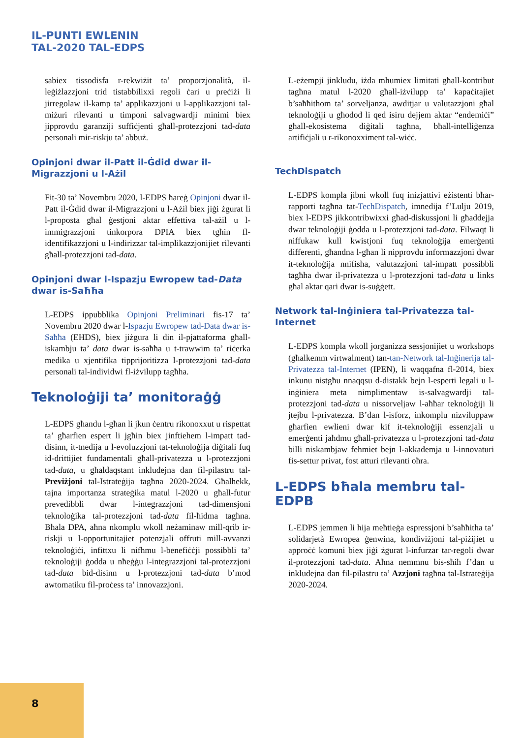IL-PUNTI EWLENIN
TAL-2020 TAL-EDPS
sabiex tissodisfa r-rekwiżit ta’ proporzjonalità, il-leġiżlazzjoni trid tistabbilixxi regoli ċari u preċiżi li jirregolaw il-kamp ta’ applikazzjoni u l-applikazzjoni tal-miżuri rilevanti u timponi salvagwardji minimi biex jipprovdu garanziji suffiċjenti għall-protezzjoni tad-data personali mir-riskju ta’ abbuż.
Opinjoni dwar il-Patt il-Ġdid dwar il-Migrazzjoni u l-Ażil
Fit-30 ta’ Novembru 2020, l-EDPS ħareġ Opinjoni dwar il-Patt il-Ġdid dwar il-Migrazzjoni u l-Ażil biex jiġi żgurat li l-proposta għal ġestjoni aktar effettiva tal-ażil u l-immigrazzjoni tinkorpora DPIA biex tgħin fl-identifikazzjoni u l-indirizzar tal-implikazzjonijiet rilevanti għall-protezzjoni tad-data.
Opinjoni dwar l-Ispazju Ewropew tad-Data dwar is-Saħħa
L-EDPS ippubblika Opinjoni Preliminari fis-17 ta’ Novembru 2020 dwar l-Ispazju Ewropew tad-Data dwar is-Saħħa (EHDS), biex jiżgura li din il-pjattaforma għall-iskambju ta’ data dwar is-saħħa u t-trawwim ta’ riċerka medika u xjentifika tipprijoritizza l-protezzjoni tad-data personali tal-individwi fl-iżvilupp tagħha.
Teknoloġiji ta’ monitoraġġ
L-EDPS għandu l-għan li jkun ċentru rikonoxxut u rispettat ta’ għarfien espert li jgħin biex jinftiehem l-impatt tad-disinn, it-tnedija u l-evoluzzjoni tat-teknoloġija diġitali fuq id-drittijiet fundamentali għall-privatezza u l-protezzjoni tad-data, u għaldaqstant inkludejna dan fil-pilastru tal-Previżjoni tal-Istrateġija tagħna 2020-2024. Għalhekk, tajna importanza strateġika matul l-2020 u għall-futur prevedibbli dwar l-integrazzjoni tad-dimensjoni teknoloġika tal-protezzjoni tad-data fil-ħidma tagħna. Bħala DPA, aħna nkomplu wkoll neżaminaw mill-qrib ir-riskji u l-opportunitajiet potenzjali offruti mill-avvanzi teknoloġiċi, infittxu li nifhmu l-benefiċċji possibbli ta’ teknoloġiji ġodda u nħeġġu l-integrazzjoni tal-protezzjoni tad-data bid-disinn u l-protezzjoni tad-data b’mod awtomatiku fil-proċess ta’ innovazzjoni.
L-eżempji jinkludu, iżda mhumiex limitati għall-kontribut tagħna matul l-2020 għall-iżvilupp ta’ kapaċitajiet b’saħħithom ta’ sorveljanza, awditjar u valutazzjoni għal teknoloġiji u għodod li qed isiru dejjem aktar “endemiċi” għall-ekosistema diġitali tagħna, bħall-intelliġenza artifiċjali u r-rikonoxximent tal-wiċċ.
TechDispatch
L-EDPS kompla jibni wkoll fuq inizjattivi eżistenti bħar-rapporti tagħna tat-TechDispatch, imnedija f’Lulju 2019, biex l-EDPS jikkontribwixxi għad-diskussjoni li għaddejja dwar teknoloġiji ġodda u l-protezzjoni tad-data. Filwaqt li niffukaw kull kwistjoni fuq teknoloġija emerġenti differenti, għandna l-għan li nipprovdu informazzjoni dwar it-teknoloġija nnifisha, valutazzjoni tal-impatt possibbli tagħha dwar il-privatezza u l-protezzjoni tad-data u links għal aktar qari dwar is-suġġett.
Network tal-Inġiniera tal-Privatezza tal-Internet
L-EDPS kompla wkoll jorganizza sessjonijiet u workshops (għalkemm virtwalment) tan-tan-Network tal-Inġinerija tal-Privatezza tal-Internet (IPEN), li waqqafna fl-2014, biex inkunu nistgħu nnaqqsu d-distakk bejn l-esperti legali u l-inġiniera meta nimplimentaw is-salvagwardji tal-protezzjoni tad-data u nissorveljaw l-aħħar teknoloġiji li jtejbu l-privatezza. B’dan l-isforz, inkomplu nizviluppaw għarfien ewlieni dwar kif it-teknoloġiji essenzjali u emerġenti jaħdmu għall-privatezza u l-protezzjoni tad-data billi niskambjaw fehmiet bejn l-akkademja u l-innovaturi fis-settur privat, fost atturi rilevanti oħra.
L-EDPS bħala membru tal-EDPB
L-EDPS jemmen li hija meħtieġa espressjoni b’saħħitha ta’ solidarjetà Ewropea ġenwina, kondiviżjoni tal-piżijiet u approċċ komuni biex jiġi żgurat l-infurzar tar-regoli dwar il-protezzjoni tad-data. Aħna nemmnu bis-sħiħ f’dan u inkludejna dan fil-pilastru ta’ Azzjoni tagħna tal-Istrateġija 2020-2024.
8